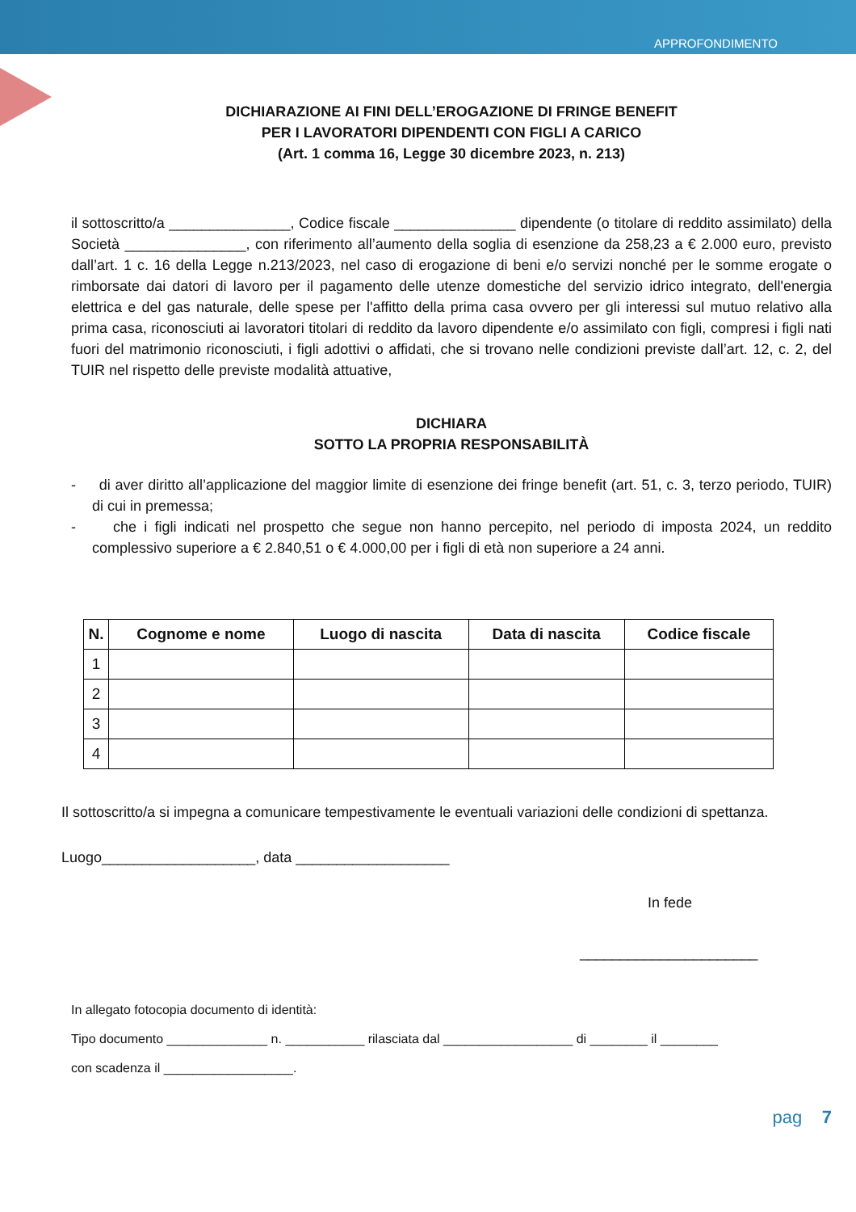APPROFONDIMENTO
DICHIARAZIONE AI FINI DELL’EROGAZIONE DI FRINGE BENEFIT
PER I LAVORATORI DIPENDENTI CON FIGLI A CARICO
(Art. 1 comma 16, Legge 30 dicembre 2023, n. 213)
il sottoscritto/a _______________, Codice fiscale _______________ dipendente (o titolare di reddito assimilato) della Società _______________, con riferimento all’aumento della soglia di esenzione da 258,23 a € 2.000 euro, previsto dall’art. 1 c. 16 della Legge n.213/2023, nel caso di erogazione di beni e/o servizi nonché per le somme erogate o rimborsate dai datori di lavoro per il pagamento delle utenze domestiche del servizio idrico integrato, dell'energia elettrica e del gas naturale, delle spese per l'affitto della prima casa ovvero per gli interessi sul mutuo relativo alla prima casa, riconosciuti ai lavoratori titolari di reddito da lavoro dipendente e/o assimilato con figli, compresi i figli nati fuori del matrimonio riconosciuti, i figli adottivi o affidati, che si trovano nelle condizioni previste dall’art. 12, c. 2, del TUIR nel rispetto delle previste modalità attuative,
DICHIARA
SOTTO LA PROPRIA RESPONSABILITÀ
- di aver diritto all’applicazione del maggior limite di esenzione dei fringe benefit (art. 51, c. 3, terzo periodo, TUIR) di cui in premessa;
- che i figli indicati nel prospetto che segue non hanno percepito, nel periodo di imposta 2024, un reddito complessivo superiore a € 2.840,51 o € 4.000,00 per i figli di età non superiore a 24 anni.
| N. | Cognome e nome | Luogo di nascita | Data di nascita | Codice fiscale |
| --- | --- | --- | --- | --- |
| 1 | | | | |
| 2 | | | | |
| 3 | | | | |
| 4 | | | | |
Il sottoscritto/a si impegna a comunicare tempestivamente le eventuali variazioni delle condizioni di spettanza.
Luogo___________________, data ___________________
In fede
______________________
In allegato fotocopia documento di identità:
Tipo documento ______________ n. ___________ rilasciata dal __________________ di ________ il ________
con scadenza il __________________.
pag 7